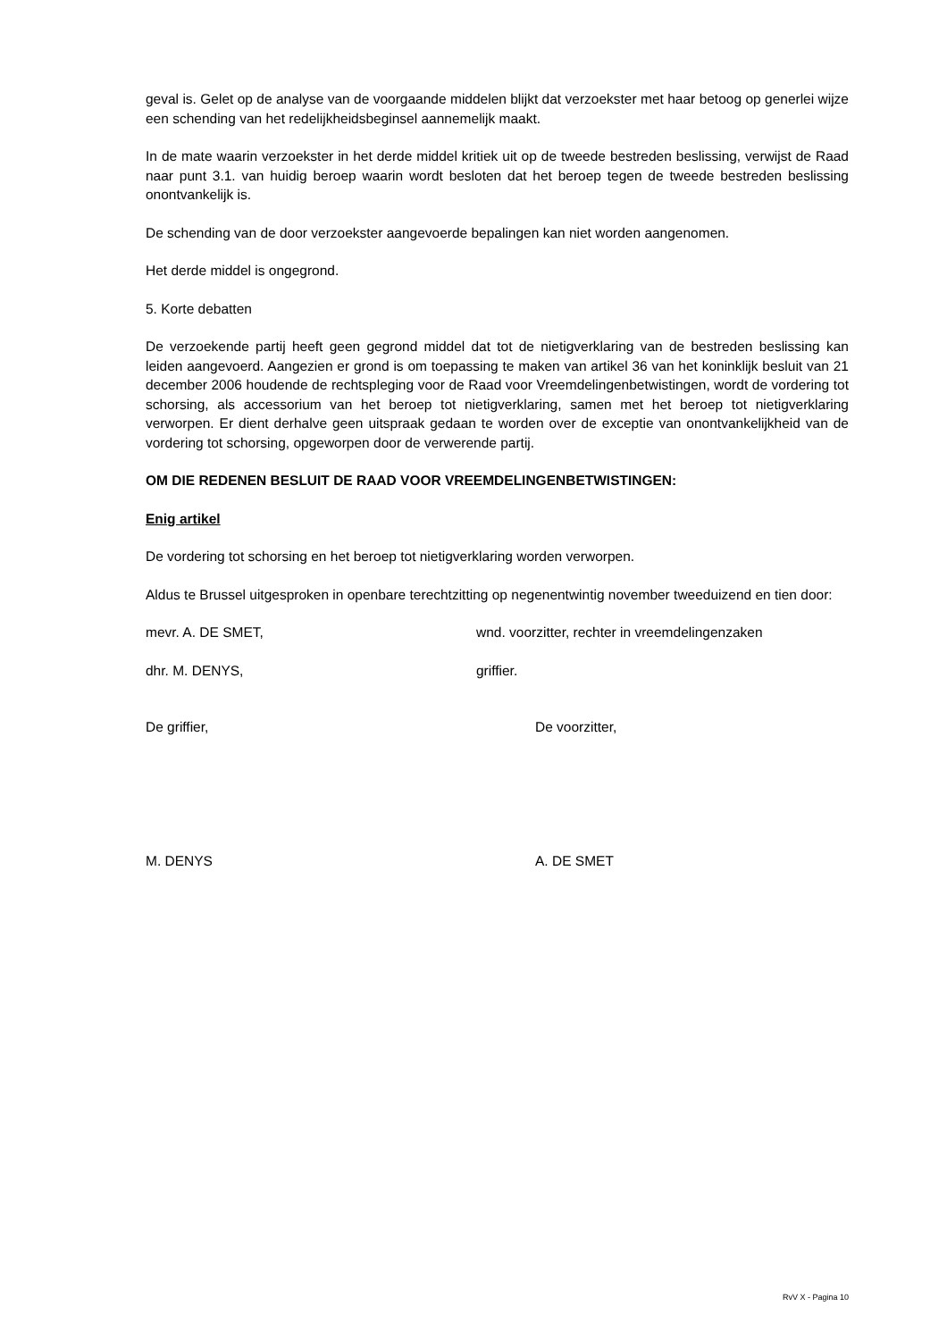geval is. Gelet op de analyse van de voorgaande middelen blijkt dat verzoekster met haar betoog op generlei wijze een schending van het redelijkheidsbeginsel aannemelijk maakt.
In de mate waarin verzoekster in het derde middel kritiek uit op de tweede bestreden beslissing, verwijst de Raad naar punt 3.1. van huidig beroep waarin wordt besloten dat het beroep tegen de tweede bestreden beslissing onontvankelijk is.
De schending van de door verzoekster aangevoerde bepalingen kan niet worden aangenomen.
Het derde middel is ongegrond.
5. Korte debatten
De verzoekende partij heeft geen gegrond middel dat tot de nietigverklaring van de bestreden beslissing kan leiden aangevoerd. Aangezien er grond is om toepassing te maken van artikel 36 van het koninklijk besluit van 21 december 2006 houdende de rechtspleging voor de Raad voor Vreemdelingenbetwistingen, wordt de vordering tot schorsing, als accessorium van het beroep tot nietigverklaring, samen met het beroep tot nietigverklaring verworpen. Er dient derhalve geen uitspraak gedaan te worden over de exceptie van onontvankelijkheid van de vordering tot schorsing, opgeworpen door de verwerende partij.
OM DIE REDENEN BESLUIT DE RAAD VOOR VREEMDELINGENBETWISTINGEN:
Enig artikel
De vordering tot schorsing en het beroep tot nietigverklaring worden verworpen.
Aldus te Brussel uitgesproken in openbare terechtzitting op negenentwintig november tweeduizend en tien door:
mevr. A. DE SMET, wnd. voorzitter, rechter in vreemdelingenzaken
dhr. M. DENYS, griffier.
De griffier, De voorzitter,
M. DENYS A. DE SMET
RvV X - Pagina 10